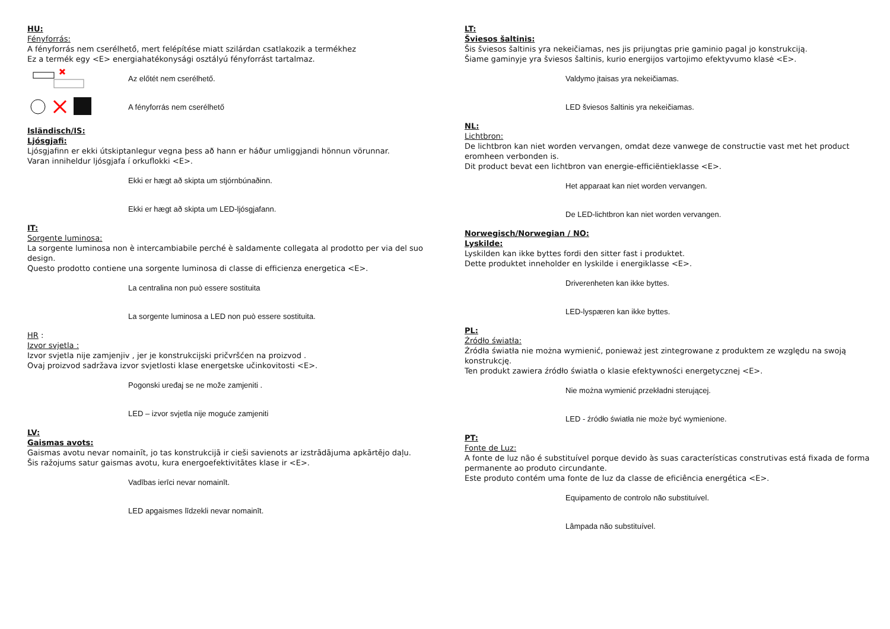HU:
Fényforrás:
A fényforrás nem cserélhető, mert felépítése miatt szilárdan csatlakozik a termékhez
Ez a termék egy <E> energiahatékonysági osztályú fényforrást tartalmaz.
Az előtét nem cserélhető.
A fényforrás nem cserélhető
Isländisch/IS:
Ljósgjafi:
Ljósgjafinn er ekki útskiptanlegur vegna þess að hann er háður umliggjandi hönnun vörunnar.
Varan inniheldur ljósgjafa í orkuflokki <E>.
Ekki er hægt að skipta um stjórnbúnaðinn.
Ekki er hægt að skipta um LED-ljósgjafann.
IT:
Sorgente luminosa:
La sorgente luminosa non è intercambiabile perché è saldamente collegata al prodotto per via del suo design.
Questo prodotto contiene una sorgente luminosa di classe di efficienza energetica <E>.
La centralina non può essere sostituita
La sorgente luminosa a LED non può essere sostituita.
HR :
Izvor svjetla :
Izvor svjetla nije zamjenjiv , jer je konstrukcijski pričvršćen na proizvod .
Ovaj proizvod sadržava izvor svjetlosti klase energetske učinkovitosti <E>.
Pogonski uređaj se ne može zamjeniti .
LED – izvor svjetla nije moguće zamjeniti
LV:
Gaismas avots:
Gaismas avotu nevar nomainīt, jo tas konstrukcijā ir cieši savienots ar izstrādājuma apkārtējo daļu.
Šis ražojums satur gaismas avotu, kura energoefektivitātes klase ir <E>.
Vadības ierīci nevar nomainīt.
LED apgaismes līdzekli nevar nomainīt.
LT:
Šviesos šaltinis:
Šis šviesos šaltinis yra nekeičiamas, nes jis prijungtas prie gaminio pagal jo konstrukciją.
Šiame gaminyje yra šviesos šaltinis, kurio energijos vartojimo efektyvumo klasė <E>.
Valdymo įtaisas yra nekeičiamas.
LED šviesos šaltinis yra nekeičiamas.
NL:
Lichtbron:
De lichtbron kan niet worden vervangen, omdat deze vanwege de constructie vast met het product eromheen verbonden is.
Dit product bevat een lichtbron van energie-efficiëntieklasse <E>.
Het apparaat kan niet worden vervangen.
De LED-lichtbron kan niet worden vervangen.
Norwegisch/Norwegian / NO:
Lyskilde:
Lyskilden kan ikke byttes fordi den sitter fast i produktet.
Dette produktet inneholder en lyskilde i energiklasse <E>.
Driverenheten kan ikke byttes.
LED-lyspæren kan ikke byttes.
PL:
Źródło światła:
Źródła światła nie można wymienić, ponieważ jest zintegrowane z produktem ze względu na swoją konstrukcję.
Ten produkt zawiera źródło światła o klasie efektywności energetycznej <E>.
Nie można wymienić przekładni sterującej.
LED - źródło światła nie może być wymienione.
PT:
Fonte de Luz:
A fonte de luz não é substituível porque devido às suas características construtivas está fixada de forma permanente ao produto circundante.
Este produto contém uma fonte de luz da classe de eficiência energética <E>.
Equipamento de controlo não substituível.
Lâmpada não substituível.